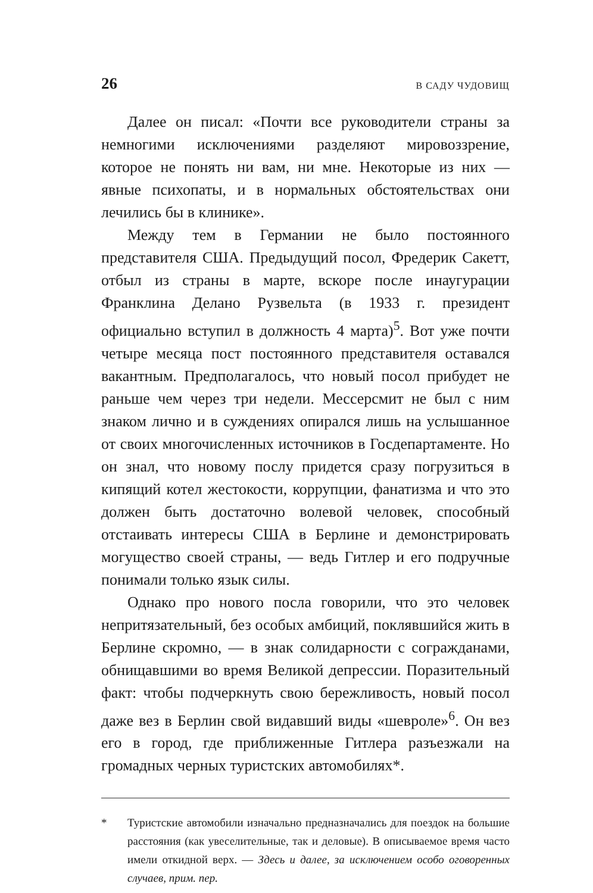26 В САДУ ЧУДОВИЩ
Далее он писал: «Почти все руководители страны за немногими исключениями разделяют мировоззрение, которое не понять ни вам, ни мне. Некоторые из них — явные психопаты, и в нормальных обстоятельствах они лечились бы в клинике».
Между тем в Германии не было постоянного представителя США. Предыдущий посол, Фредерик Сакетт, отбыл из страны в марте, вскоре после инаугурации Франклина Делано Рузвельта (в 1933 г. президент официально вступил в должность 4 марта)<sup>5</sup>. Вот уже почти четыре месяца пост постоянного представителя оставался вакантным. Предполагалось, что новый посол прибудет не раньше чем через три недели. Мессерсмит не был с ним знаком лично и в суждениях опирался лишь на услышанное от своих многочисленных источников в Госдепартаменте. Но он знал, что новому послу придется сразу погрузиться в кипящий котел жестокости, коррупции, фанатизма и что это должен быть достаточно волевой человек, способный отстаивать интересы США в Берлине и демонстрировать могущество своей страны, — ведь Гитлер и его подручные понимали только язык силы.
Однако про нового посла говорили, что это человек непритязательный, без особых амбиций, поклявшийся жить в Берлине скромно, — в знак солидарности с согражданами, обнищавшими во время Великой депрессии. Поразительный факт: чтобы подчеркнуть свою бережливость, новый посол даже вез в Берлин свой видавший виды «шевроле»<sup>6</sup>. Он вез его в город, где приближенные Гитлера разъезжали на громадных черных туристских автомобилях*.
* Туристские автомобили изначально предназначались для поездок на большие расстояния (как увеселительные, так и деловые). В описываемое время часто имели откидной верх. — Здесь и далее, за исключением особо оговоренных случаев, прим. пер.